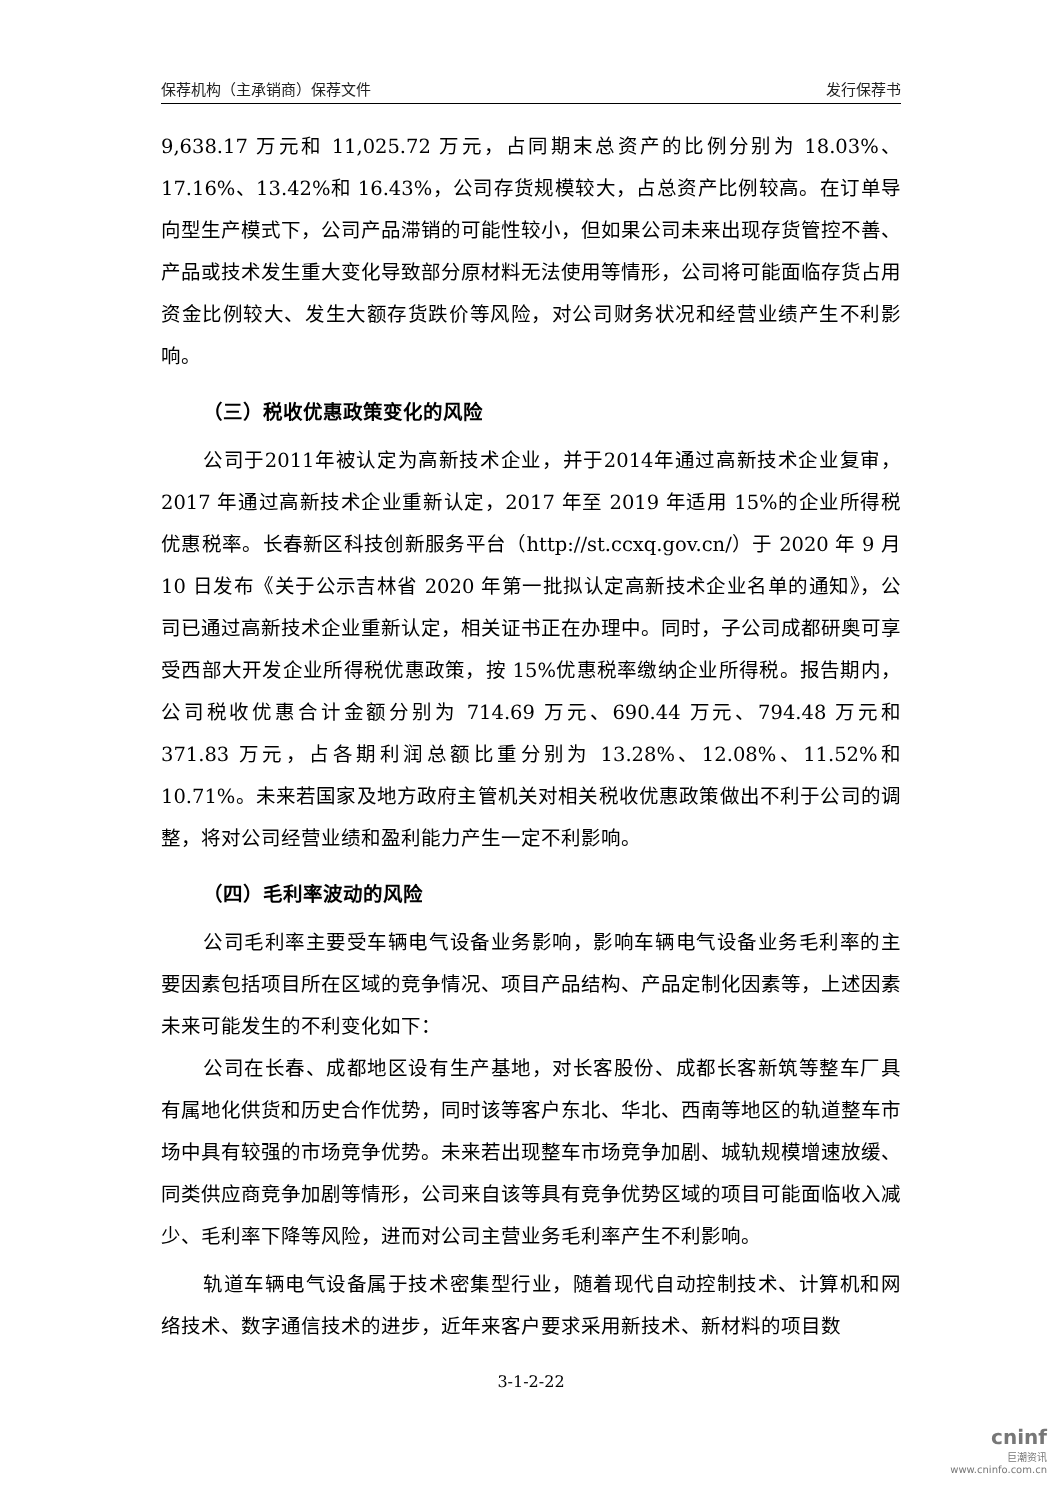保荐机构（主承销商）保荐文件 发行保荐书
9,638.17 万元和 11,025.72 万元，占同期末总资产的比例分别为 18.03%、17.16%、13.42%和 16.43%，公司存货规模较大，占总资产比例较高。在订单导向型生产模式下，公司产品滞销的可能性较小，但如果公司未来出现存货管控不善、产品或技术发生重大变化导致部分原材料无法使用等情形，公司将可能面临存货占用资金比例较大、发生大额存货跌价等风险，对公司财务状况和经营业绩产生不利影响。
（三）税收优惠政策变化的风险
公司于2011年被认定为高新技术企业，并于2014年通过高新技术企业复审，2017 年通过高新技术企业重新认定，2017 年至 2019 年适用 15%的企业所得税优惠税率。长春新区科技创新服务平台（http://st.ccxq.gov.cn/）于 2020 年 9 月 10 日发布《关于公示吉林省 2020 年第一批拟认定高新技术企业名单的通知》，公司已通过高新技术企业重新认定，相关证书正在办理中。同时，子公司成都研奥可享受西部大开发企业所得税优惠政策，按 15%优惠税率缴纳企业所得税。报告期内，公司税收优惠合计金额分别为 714.69 万元、690.44 万元、794.48 万元和 371.83 万元，占各期利润总额比重分别为 13.28%、12.08%、11.52%和 10.71%。未来若国家及地方政府主管机关对相关税收优惠政策做出不利于公司的调整，将对公司经营业绩和盈利能力产生一定不利影响。
（四）毛利率波动的风险
公司毛利率主要受车辆电气设备业务影响，影响车辆电气设备业务毛利率的主要因素包括项目所在区域的竞争情况、项目产品结构、产品定制化因素等，上述因素未来可能发生的不利变化如下：
公司在长春、成都地区设有生产基地，对长客股份、成都长客新筑等整车厂具有属地化供货和历史合作优势，同时该等客户东北、华北、西南等地区的轨道整车市场中具有较强的市场竞争优势。未来若出现整车市场竞争加剧、城轨规模增速放缓、同类供应商竞争加剧等情形，公司来自该等具有竞争优势区域的项目可能面临收入减少、毛利率下降等风险，进而对公司主营业务毛利率产生不利影响。
轨道车辆电气设备属于技术密集型行业，随着现代自动控制技术、计算机和网络技术、数字通信技术的进步，近年来客户要求采用新技术、新材料的项目数
3-1-2-22
cninf
巨潮资讯
www.cninfo.com.cn